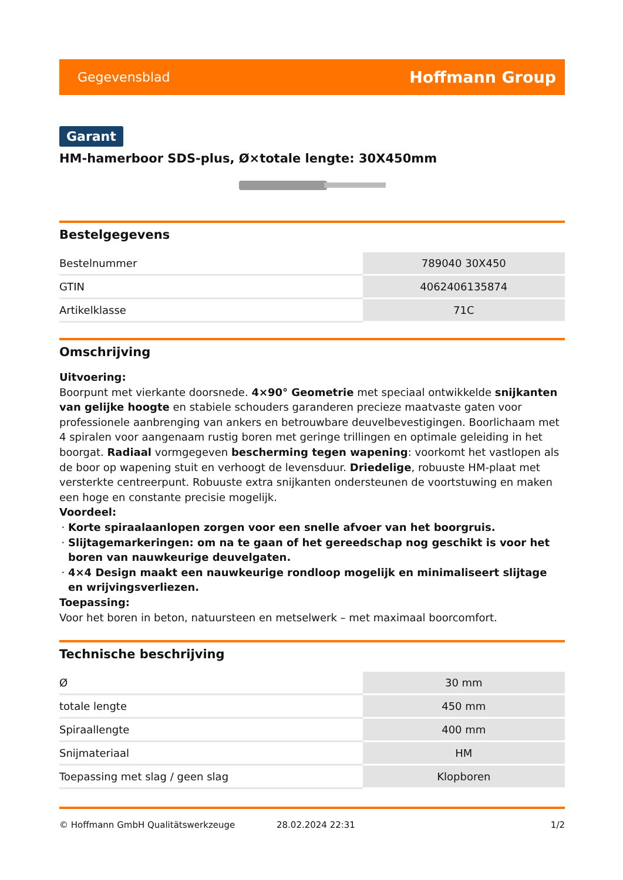Gegevensblad Hoffmann Group
Garant
HM-hamerboor SDS-plus, Ø×totale lengte: 30X450mm
Bestelgegevens
| Bestelnummer | 789040 30X450 |
| GTIN | 4062406135874 |
| Artikelklasse | 71C |
Omschrijving
Uitvoering:
Boorpunt met vierkante doorsnede. 4×90° Geometrie met speciaal ontwikkelde snijkanten van gelijke hoogte en stabiele schouders garanderen precieze maatvaste gaten voor professionele aanbrenging van ankers en betrouwbare deuvelbevestigingen. Boorlichaam met 4 spiralen voor aangenaam rustig boren met geringe trillingen en optimale geleiding in het boorgat. Radiaal vormgegeven bescherming tegen wapening: voorkomt het vastlopen als de boor op wapening stuit en verhoogt de levensduur. Driedelige, robuuste HM-plaat met versterkte centreerpunt. Robuuste extra snijkanten ondersteunen de voortstuwing en maken een hoge en constante precisie mogelijk.
Voordeel:
Korte spiraalaanlopen zorgen voor een snelle afvoer van het boorgruis.
Slijtagemarkeringen: om na te gaan of het gereedschap nog geschikt is voor het boren van nauwkeurige deuvelgaten.
4×4 Design maakt een nauwkeurige rondloop mogelijk en minimaliseert slijtage en wrijvingsverliezen.
Toepassing:
Voor het boren in beton, natuursteen en metselwerk – met maximaal boorcomfort.
Technische beschrijving
| Ø | 30 mm |
| totale lengte | 450 mm |
| Spiraallengte | 400 mm |
| Snijmateriaal | HM |
| Toepassing met slag / geen slag | Klopboren |
© Hoffmann GmbH Qualitätswerkzeuge 28.02.2024 22:31 1/2